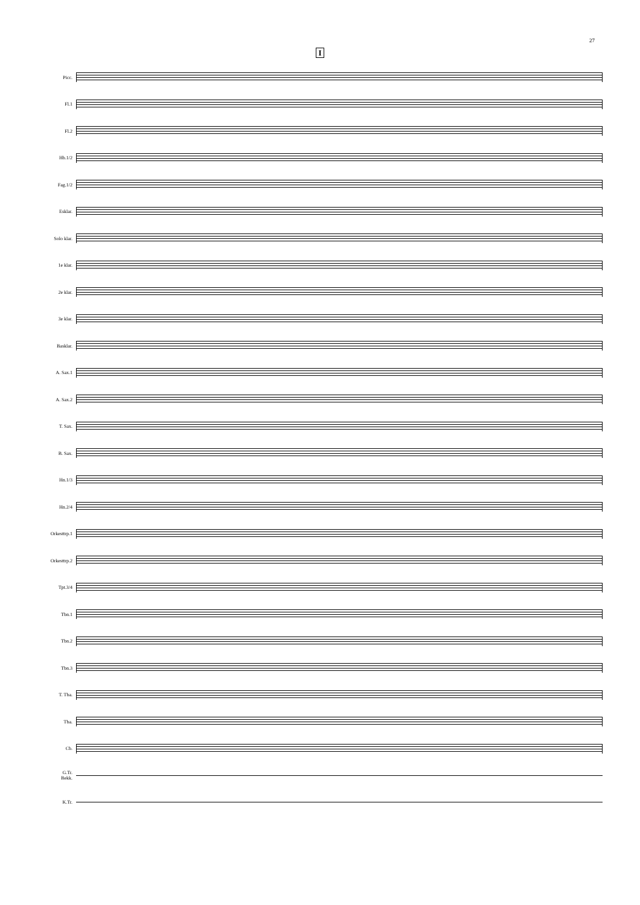27
I
Picc.
Fl.1
Fl.2
Hb.1/2
Fag.1/2
Esklar.
Solo klar.
1e klar.
2e klar.
3e klar.
Basklar.
A. Sax.1
A. Sax.2
T. Sax.
B. Sax.
Hn.1/3
Hn.2/4
Orkesttrp.1
Orkesttrp.2
Tpt.3/4
Tbn.1
Tbn.2
Tbn.3
T. Tba.
Tba.
Cb.
G.Tr.
Bekk.
K.Tr.